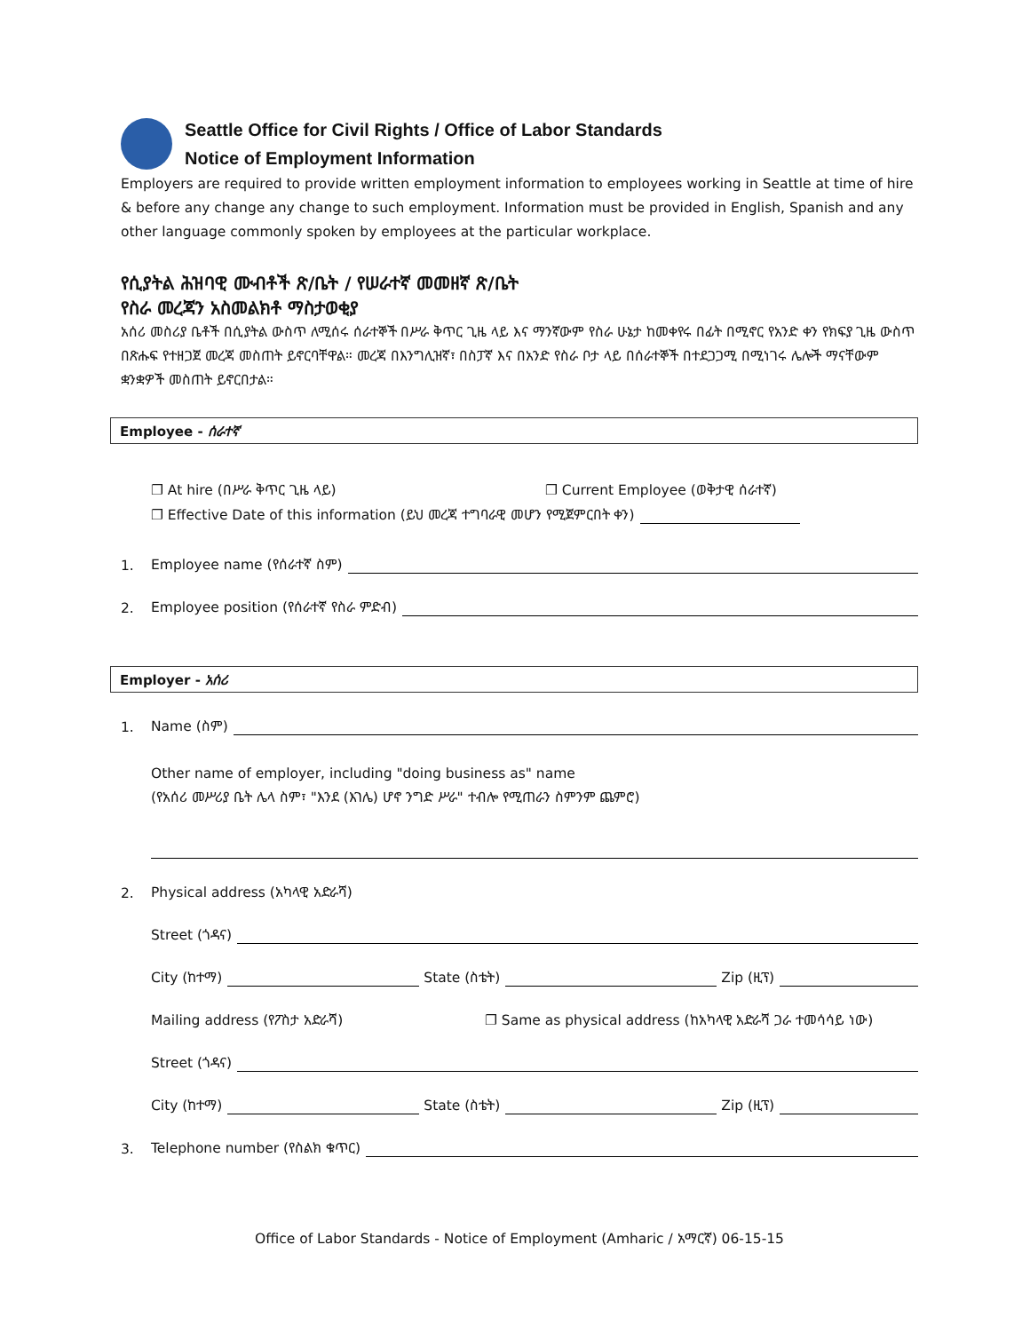Seattle Office for Civil Rights / Office of Labor Standards
Notice of Employment Information
Employers are required to provide written employment information to employees working in Seattle at time of hire & before any change any change to such employment. Information must be provided in English, Spanish and any other language commonly spoken by employees at the particular workplace.
የሲያትል ሕዝባዊ ሙብቶች ጽ/ቤት / የሠራተኛ መመዘኛ ጽ/ቤት
የስራ መረጃን አስመልክቶ ማስታወቂያ
አሰሪ መስሪያ ቤቶች በሲያትል ውስጥ ለሚሰሩ ሰራተኞች በሥራ ቅጥር ጊዜ ላይ እና ማንኛውም የስራ ሁኔታ ከመቀየሩ በፊት በሚኖር የአንድ ቀን የክፍያ ጊዜ ውስጥ በጽሑፍ የተዘጋጀ መረጃ መስጠት ይኖርባቸዋል። መረጃ በእንግሊዝኛ፣ በስፓኛ እና በአንድ የስራ ቦታ ላይ በሰራተኞች በተደጋጋሚ በሚነገሩ ሌሎች ማናቸውም ቋንቋዎች መስጠት ይኖርበታል።
Employee - ሰራተኛ
❐ At hire (በሥራ ቅጥር ጊዜ ላይ) ❐ Current Employee (ወቅታዊ ሰራተኛ)
❐ Effective Date of this information (ይህ መረጃ ተግባራዊ መሆን የሚጀምርበት ቀን)
1. Employee name (የሰራተኛ ስም)
2. Employee position (የሰራተኛ የስራ ምድብ)
Employer - አሰሪ
1. Name (ስም)
Other name of employer, including "doing business as" name
(የአሰሪ መሥሪያ ቤት ሌላ ስም፣ "እንደ (እገሌ) ሆኖ ንግድ ሥራ" ተብሎ የሚጠራን ስምንም ጨምሮ)
2. Physical address (አካላዊ አድራሻ)
Street (ጎዳና)
City (ከተማ) State (ስቴት) Zip (ዚፕ)
Mailing address (የፖስታ አድራሻ) ❐ Same as physical address (ከአካላዊ አድራሻ ጋራ ተመሳሳይ ነው)
Street (ጎዳና)
City (ከተማ) State (ስቴት) Zip (ዚፕ)
3. Telephone number (የስልክ ቁጥር)
Office of Labor Standards - Notice of Employment (Amharic / አማርኛ) 06-15-15